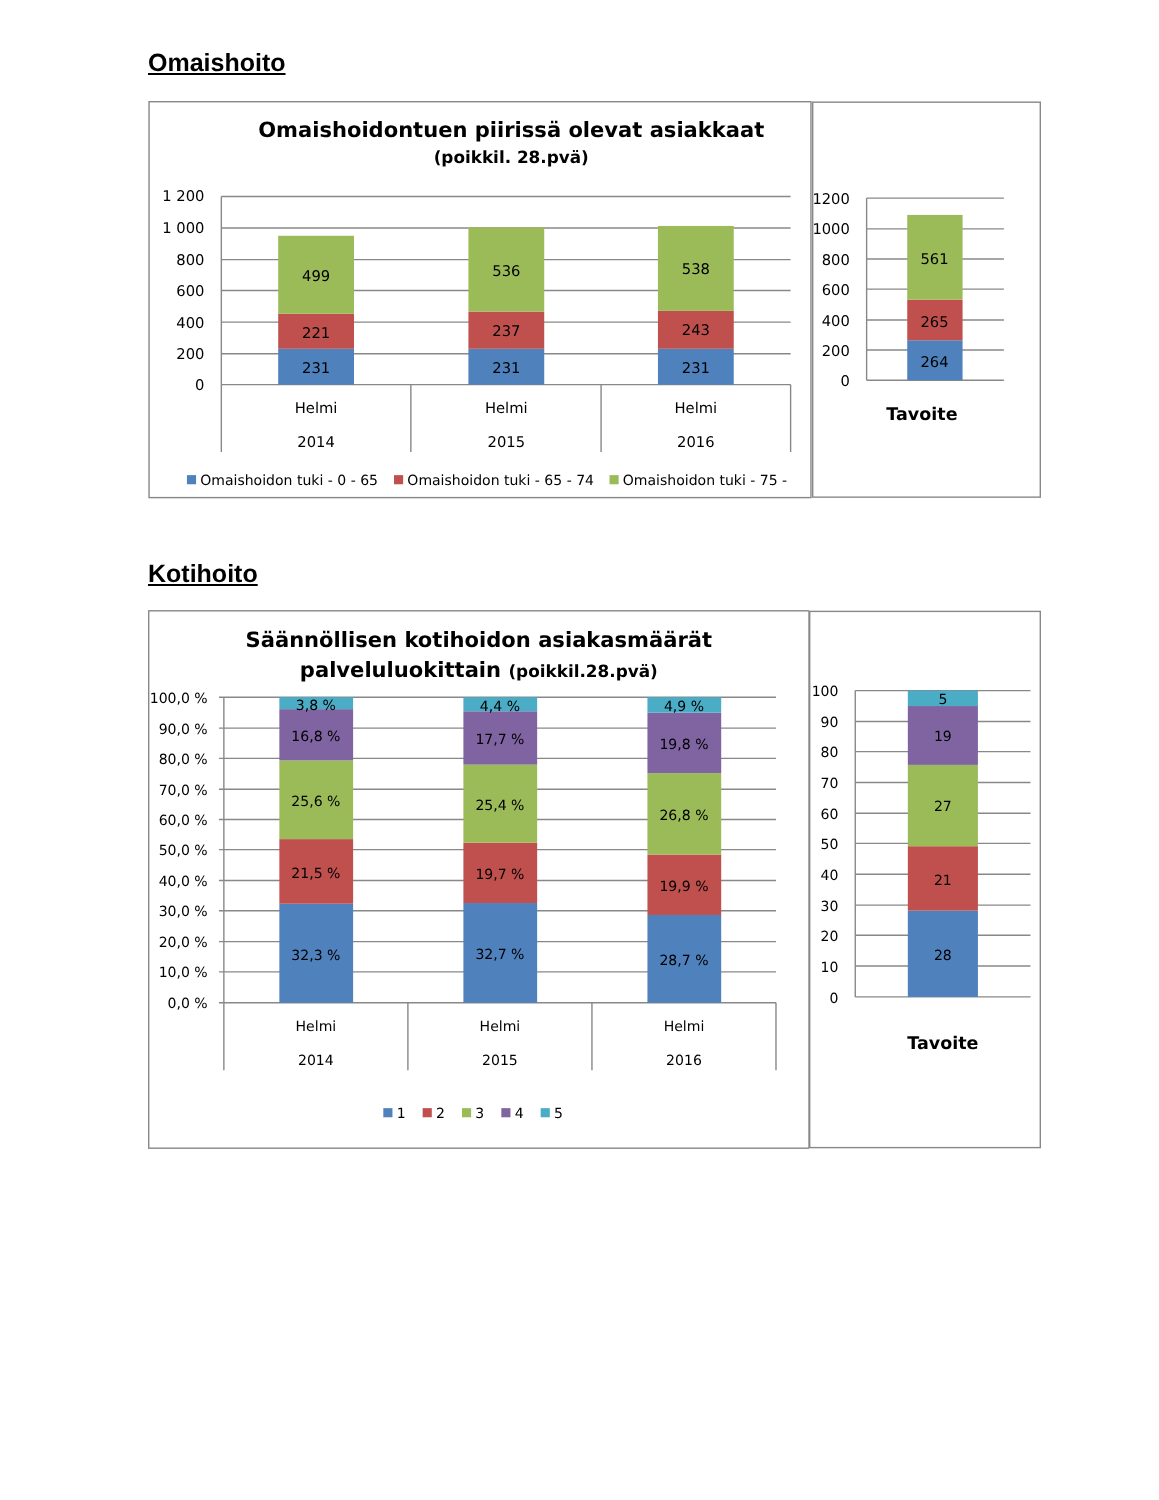Omaishoito
Omaishoidontuen piirissä olevat asiakkaat
(poikkil. 28.pvä)
1 200
1 000
800
600
400
200
0
499
221
231
536
237
231
538
243
231
Helmi
2014
Helmi
2015
Helmi
2016
Omaishoidon tuki - 0 - 65
Omaishoidon tuki - 65 - 74
Omaishoidon tuki - 75 -
1200
1000
800
600
400
200
0
561
265
264
Tavoite
Kotihoito
Säännöllisen kotihoidon asiakasmäärät
palveluluokittain (poikkil.28.pvä)
100,0 %
90,0 %
80,0 %
70,0 %
60,0 %
50,0 %
40,0 %
30,0 %
20,0 %
10,0 %
0,0 %
3,8 %
16,8 %
25,6 %
21,5 %
32,3 %
4,4 %
17,7 %
25,4 %
19,7 %
32,7 %
4,9 %
19,8 %
26,8 %
19,9 %
28,7 %
Helmi
2014
Helmi
2015
Helmi
2016
1
2
3
4
5
100
90
80
70
60
50
40
30
20
10
0
5
19
27
21
28
Tavoite